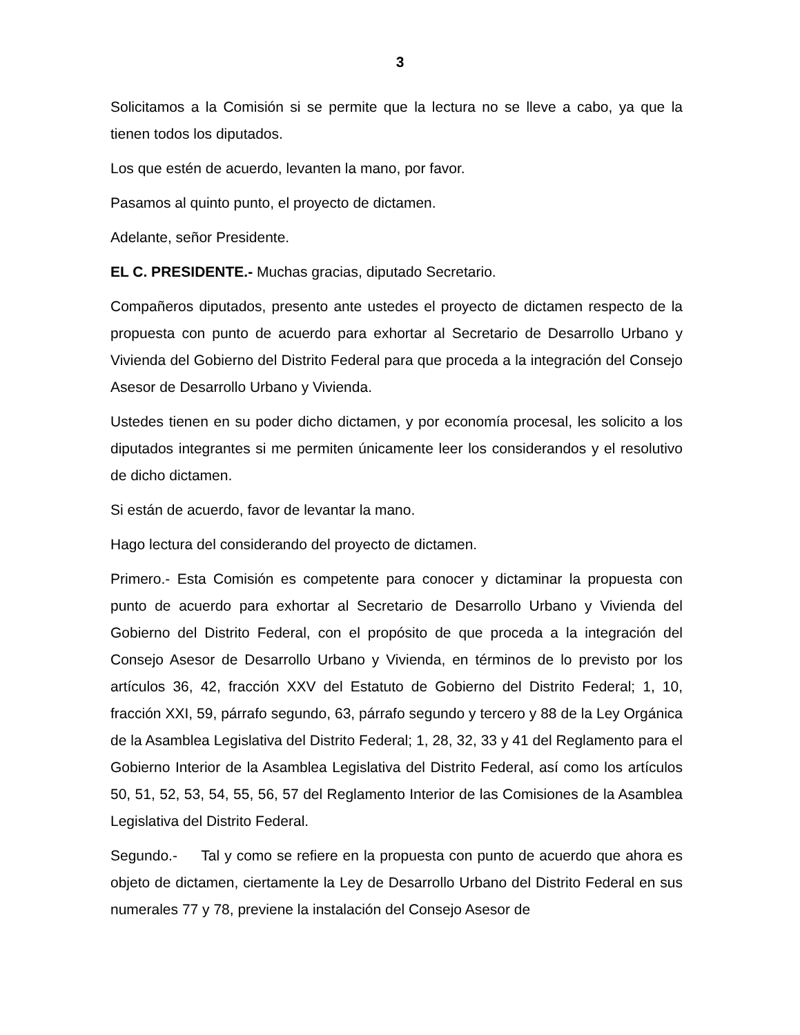3
Solicitamos a la Comisión si se permite que la lectura no se lleve a cabo, ya que la tienen todos los diputados.
Los que estén de acuerdo, levanten la mano, por favor.
Pasamos al quinto punto, el proyecto de dictamen.
Adelante, señor Presidente.
EL C. PRESIDENTE.- Muchas gracias, diputado Secretario.
Compañeros diputados, presento ante ustedes el proyecto de dictamen respecto de la propuesta con punto de acuerdo para exhortar al Secretario de Desarrollo Urbano y Vivienda del Gobierno del Distrito Federal para que proceda a la integración del Consejo Asesor de Desarrollo Urbano y Vivienda.
Ustedes tienen en su poder dicho dictamen, y por economía procesal, les solicito a los diputados integrantes si me permiten únicamente leer los considerandos y el resolutivo de dicho dictamen.
Si están de acuerdo, favor de levantar la mano.
Hago lectura del considerando del proyecto de dictamen.
Primero.- Esta Comisión es competente para conocer y dictaminar la propuesta con punto de acuerdo para exhortar al Secretario de Desarrollo Urbano y Vivienda del Gobierno del Distrito Federal, con el propósito de que proceda a la integración del Consejo Asesor de Desarrollo Urbano y Vivienda, en términos de lo previsto por los artículos 36, 42, fracción XXV del Estatuto de Gobierno del Distrito Federal; 1, 10, fracción XXI, 59, párrafo segundo, 63, párrafo segundo y tercero y 88 de la Ley Orgánica de la Asamblea Legislativa del Distrito Federal; 1, 28, 32, 33 y 41 del Reglamento para el Gobierno Interior de la Asamblea Legislativa del Distrito Federal, así como los artículos 50, 51, 52, 53, 54, 55, 56, 57 del Reglamento Interior de las Comisiones de la Asamblea Legislativa del Distrito Federal.
Segundo.- Tal y como se refiere en la propuesta con punto de acuerdo que ahora es objeto de dictamen, ciertamente la Ley de Desarrollo Urbano del Distrito Federal en sus numerales 77 y 78, previene la instalación del Consejo Asesor de